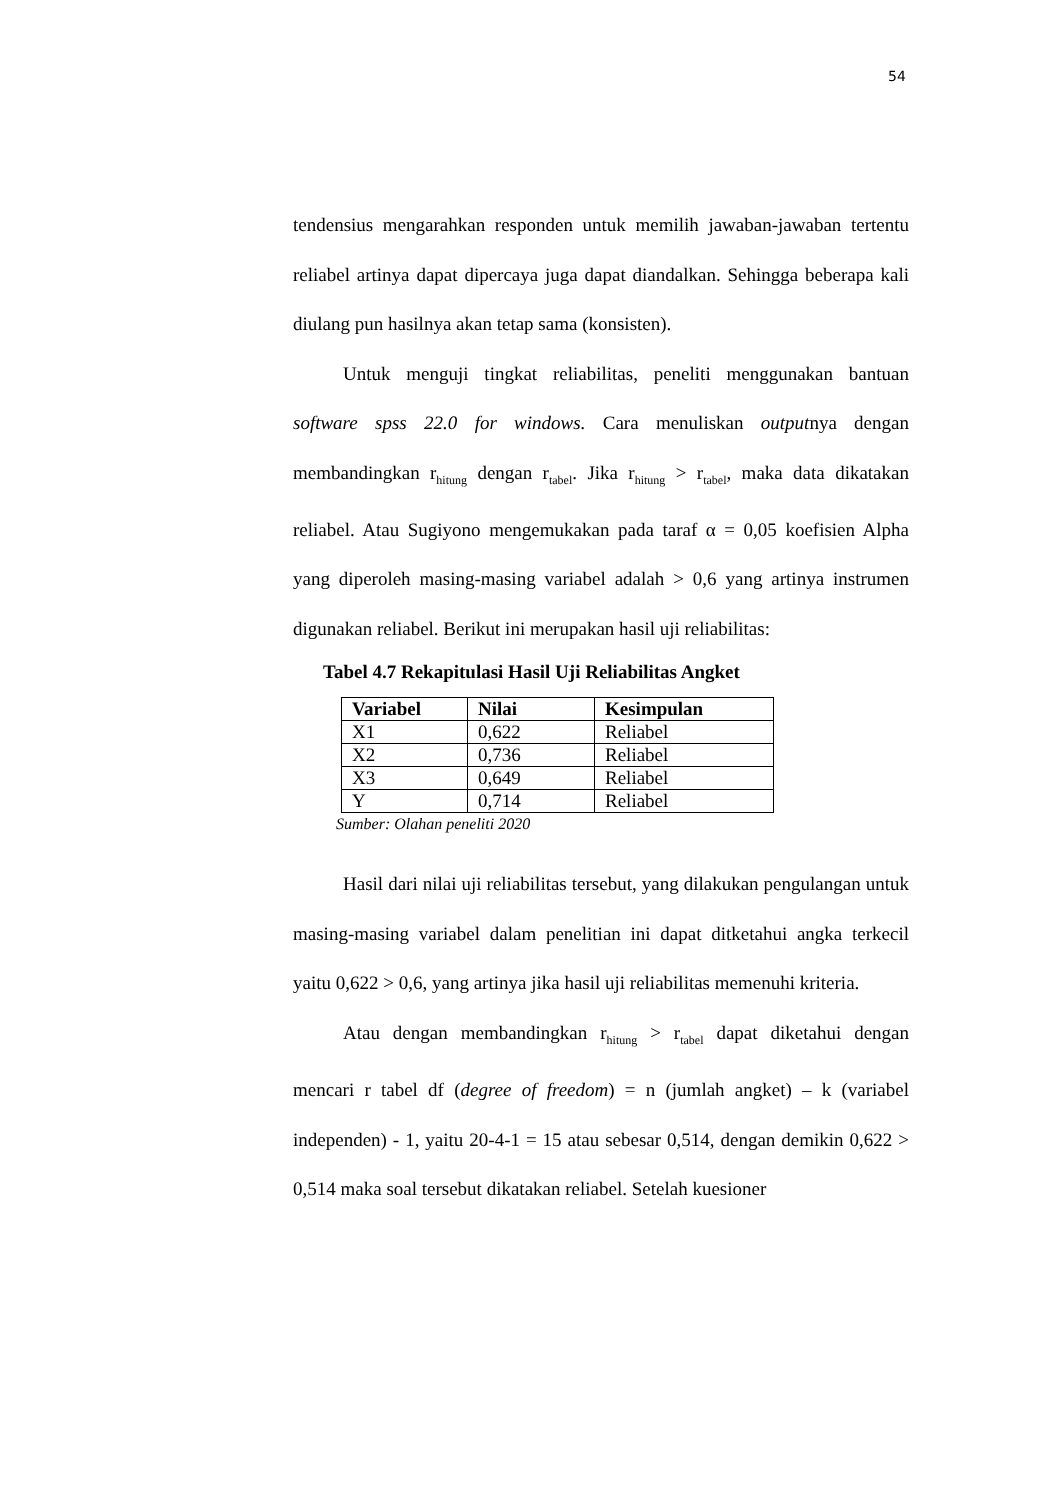54
tendensius mengarahkan responden untuk memilih jawaban-jawaban tertentu reliabel artinya dapat dipercaya juga dapat diandalkan. Sehingga beberapa kali diulang pun hasilnya akan tetap sama (konsisten).
Untuk menguji tingkat reliabilitas, peneliti menggunakan bantuan software spss 22.0 for windows. Cara menuliskan outputnya dengan membandingkan r<sub>hitung</sub> dengan r<sub>tabel</sub>. Jika r<sub>hitung</sub> > r<sub>tabel</sub>, maka data dikatakan reliabel. Atau Sugiyono mengemukakan pada taraf α = 0,05 koefisien Alpha yang diperoleh masing-masing variabel adalah > 0,6 yang artinya instrumen digunakan reliabel. Berikut ini merupakan hasil uji reliabilitas:
Tabel 4.7 Rekapitulasi Hasil Uji Reliabilitas Angket
| Variabel | Nilai | Kesimpulan |
| --- | --- | --- |
| X1 | 0,622 | Reliabel |
| X2 | 0,736 | Reliabel |
| X3 | 0,649 | Reliabel |
| Y | 0,714 | Reliabel |
Sumber: Olahan peneliti 2020
Hasil dari nilai uji reliabilitas tersebut, yang dilakukan pengulangan untuk masing-masing variabel dalam penelitian ini dapat ditketahui angka terkecil yaitu 0,622 > 0,6, yang artinya jika hasil uji reliabilitas memenuhi kriteria.
Atau dengan membandingkan r<sub>hitung</sub> > r<sub>tabel</sub> dapat diketahui dengan mencari r tabel df (degree of freedom) = n (jumlah angket) – k (variabel independen) - 1, yaitu 20-4-1 = 15 atau sebesar 0,514, dengan demikin 0,622 > 0,514 maka soal tersebut dikatakan reliabel. Setelah kuesioner